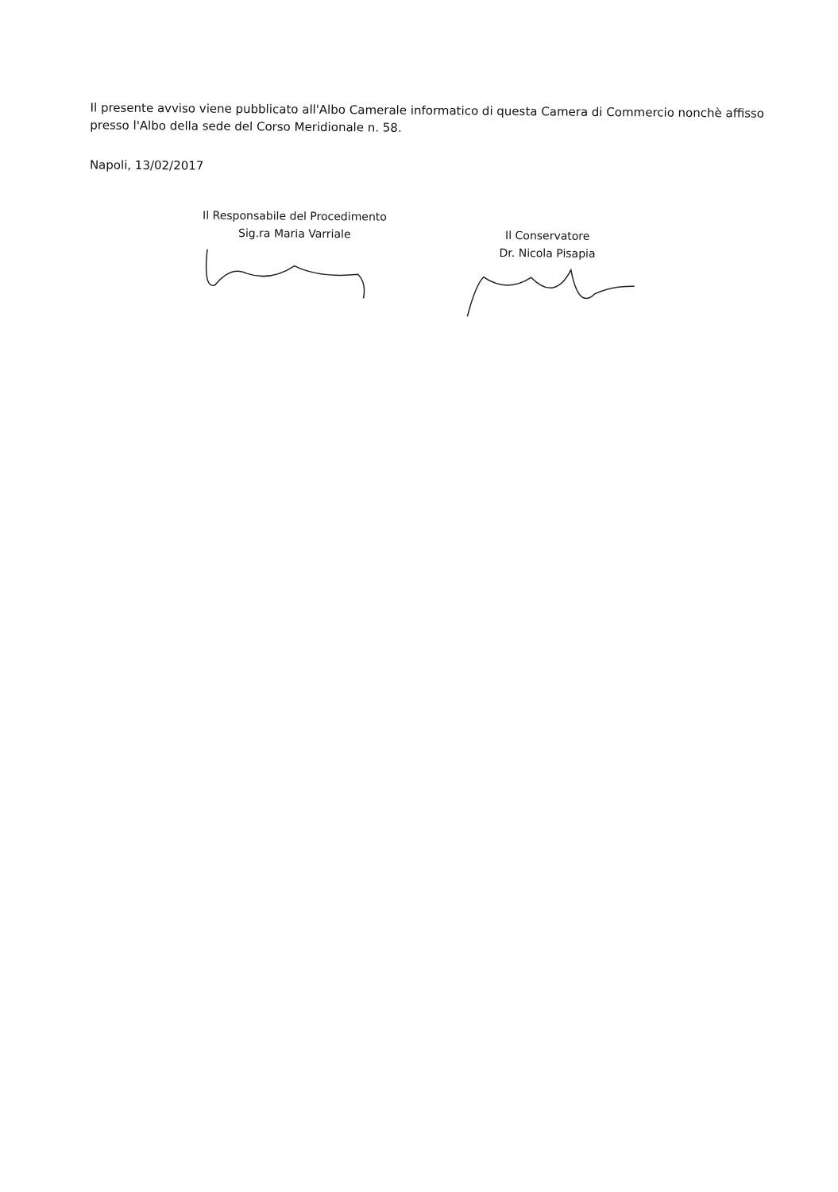Il presente avviso viene pubblicato all'Albo Camerale informatico di questa Camera di Commercio nonchè affisso presso l'Albo della sede del Corso Meridionale n. 58.
Napoli, 13/02/2017
Il Responsabile del Procedimento
Sig.ra Maria Varriale
Il Conservatore
Dr. Nicola Pisapia